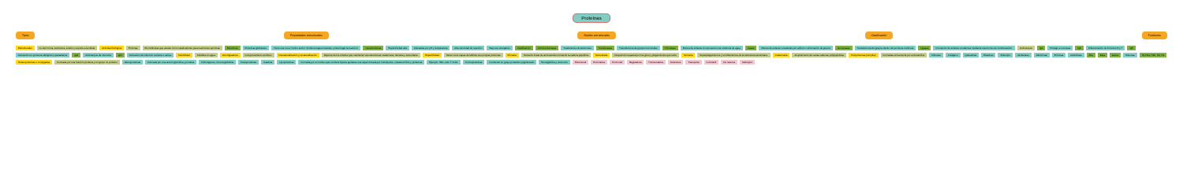Proteinas
Tipos Propiedades estructurales Niveles estructurales Clasificación Funciones
Estructurales Le dan forma, estructura, sostén y soporte a la célula Actividad biologica Enzimas Biomoléculas que actúan como catalizadores para reacciones químicas Estructura Proteínas globulares Tiene una zona "centro activo" donde encaja el sustrato y tiene lugar la reacción. Características Especificidad alta Afectadas por pH y temperatura Alta velocidad de reacción Bajo uso energético Clasificación Oxidorreductasas Trasferencia de electrones Transferasas Transferencia de grupos funcionales Hidrolasas Rotura de enlaces incorporando una molécula de agua Liasas Rotura de enlaces covalentes por adición o eliminación de grupos Isomerasas Transferencia de grupos dentro de la misma molécula Ligasas Formación de enlaces covalentes mediante reacciones de condensación. Anticuerpos IgA Protege a mucosas IgD Diferenciación de linfocitos B y T IgE Activación en procesos alérgicos y parasitarios IgG Anticuerpos de memoria IgM Activación de infección reciente o activa Solubilidad Solubles en agua Amortiguadora Comportamiento anfótero Desnaturalización y renaturalización Ruptura de los enlaces que mantienen sus estructuras cuaternaria, terciaria y secundaria. Especificidad Seres vivos capas de fabricar sus propias proteinas Primaria Sucesión lineal de aminoácidos formando la cadena peptídica Secundaria Disposición espacial por los giros y plegamientos que sufre Terciaria Superplegamientos y enrollamientos de la estructura secundaria. Cuaternaria Acoplamiento de varias cadenas polipeptídicas Holoproteinas (simples) Formadas únicamente por aminoácidos Fibrosas Colágeno Queratinas Elastinas Sclerópro Globulares Albúminas Enzimas Globulinas Alfa Beta Gama Histonas H1,H2a, H2b, H3, H4 Heteroproteínas o conjugadas Formada por una fracción proteica y un grupo no proteico Glucoproteínas Formada por una acción glucídica y proteica Fibrinógenos, inmunoglobulina Fosfoproteínas Caseína Lipoproteínas Formada por un núcleo que contiene lípidos apolares una capa formada por fosfolípidos, colesterol libre y proteínas Ejemplo: HDL, LDL Y VLDL Cromoproteínas Contienen un grupo prostético pigmentado Hemoglobina y citocromo Estructural Enzimática Hormonal Reguladora Homeostatica Defensiva Transporte Contráctil De reserva Subtópico